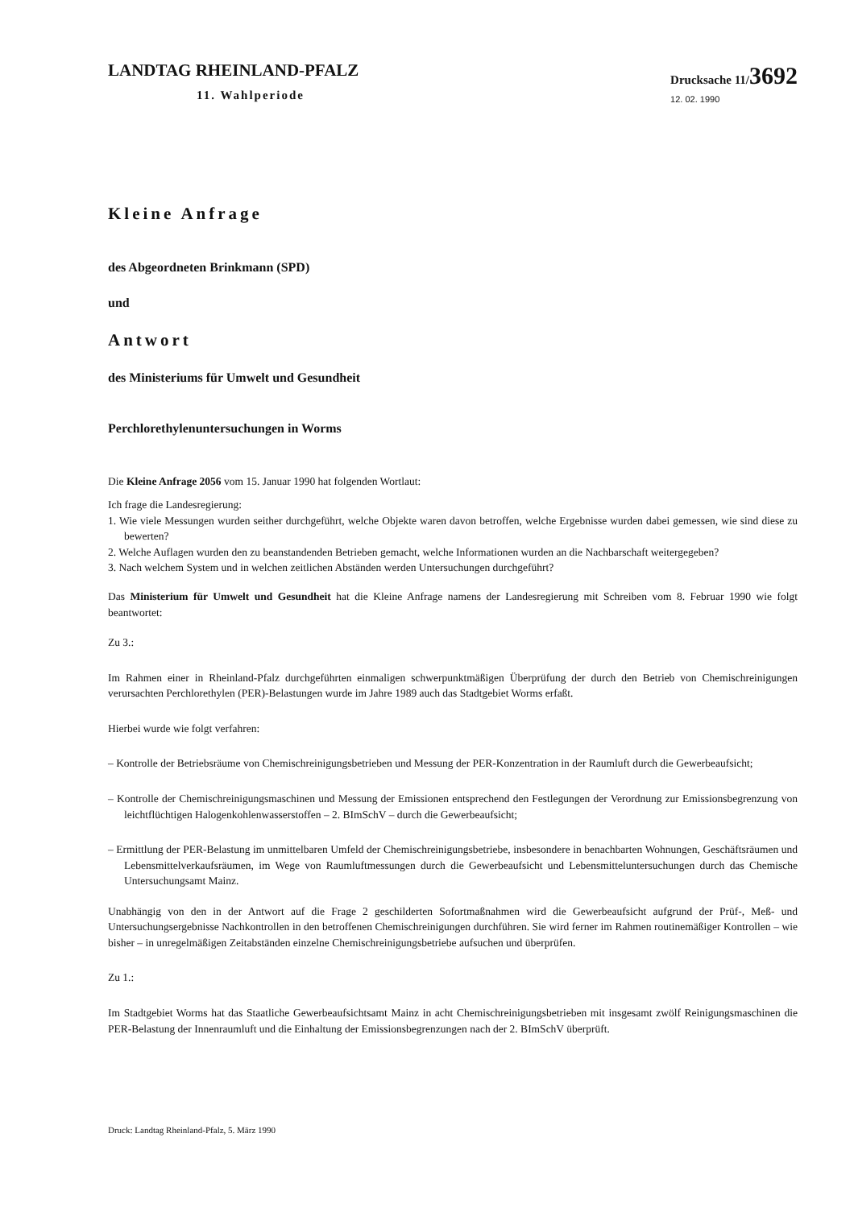LANDTAG RHEINLAND-PFALZ
11. Wahlperiode
Drucksache 11/3692
12. 02. 1990
Kleine Anfrage
des Abgeordneten Brinkmann (SPD)
und
Antwort
des Ministeriums für Umwelt und Gesundheit
Perchlorethylenuntersuchungen in Worms
Die Kleine Anfrage 2056 vom 15. Januar 1990 hat folgenden Wortlaut:
Ich frage die Landesregierung:
1. Wie viele Messungen wurden seither durchgeführt, welche Objekte waren davon betroffen, welche Ergebnisse wurden dabei gemessen, wie sind diese zu bewerten?
2. Welche Auflagen wurden den zu beanstandenden Betrieben gemacht, welche Informationen wurden an die Nachbarschaft weitergegeben?
3. Nach welchem System und in welchen zeitlichen Abständen werden Untersuchungen durchgeführt?
Das Ministerium für Umwelt und Gesundheit hat die Kleine Anfrage namens der Landesregierung mit Schreiben vom 8. Februar 1990 wie folgt beantwortet:
Zu 3.:
Im Rahmen einer in Rheinland-Pfalz durchgeführten einmaligen schwerpunktmäßigen Überprüfung der durch den Betrieb von Chemischreinigungen verursachten Perchlorethylen (PER)-Belastungen wurde im Jahre 1989 auch das Stadtgebiet Worms erfaßt.
Hierbei wurde wie folgt verfahren:
– Kontrolle der Betriebsräume von Chemischreinigungsbetrieben und Messung der PER-Konzentration in der Raumluft durch die Gewerbeaufsicht;
– Kontrolle der Chemischreinigungsmaschinen und Messung der Emissionen entsprechend den Festlegungen der Verordnung zur Emissionsbegrenzung von leichtflüchtigen Halogenkohlenwasserstoffen – 2. BImSchV – durch die Gewerbeaufsicht;
– Ermittlung der PER-Belastung im unmittelbaren Umfeld der Chemischreinigungsbetriebe, insbesondere in benachbarten Wohnungen, Geschäftsräumen und Lebensmittelverkaufsräumen, im Wege von Raumluftmessungen durch die Gewerbeaufsicht und Lebensmitteluntersuchungen durch das Chemische Untersuchungsamt Mainz.
Unabhängig von den in der Antwort auf die Frage 2 geschilderten Sofortmaßnahmen wird die Gewerbeaufsicht aufgrund der Prüf-, Meß- und Untersuchungsergebnisse Nachkontrollen in den betroffenen Chemischreinigungen durchführen. Sie wird ferner im Rahmen routinemäßiger Kontrollen – wie bisher – in unregelmäßigen Zeitabständen einzelne Chemischreinigungsbetriebe aufsuchen und überprüfen.
Zu 1.:
Im Stadtgebiet Worms hat das Staatliche Gewerbeaufsichtsamt Mainz in acht Chemischreinigungsbetrieben mit insgesamt zwölf Reinigungsmaschinen die PER-Belastung der Innenraumluft und die Einhaltung der Emissionsbegrenzungen nach der 2. BImSchV überprüft.
Druck: Landtag Rheinland-Pfalz, 5. März 1990